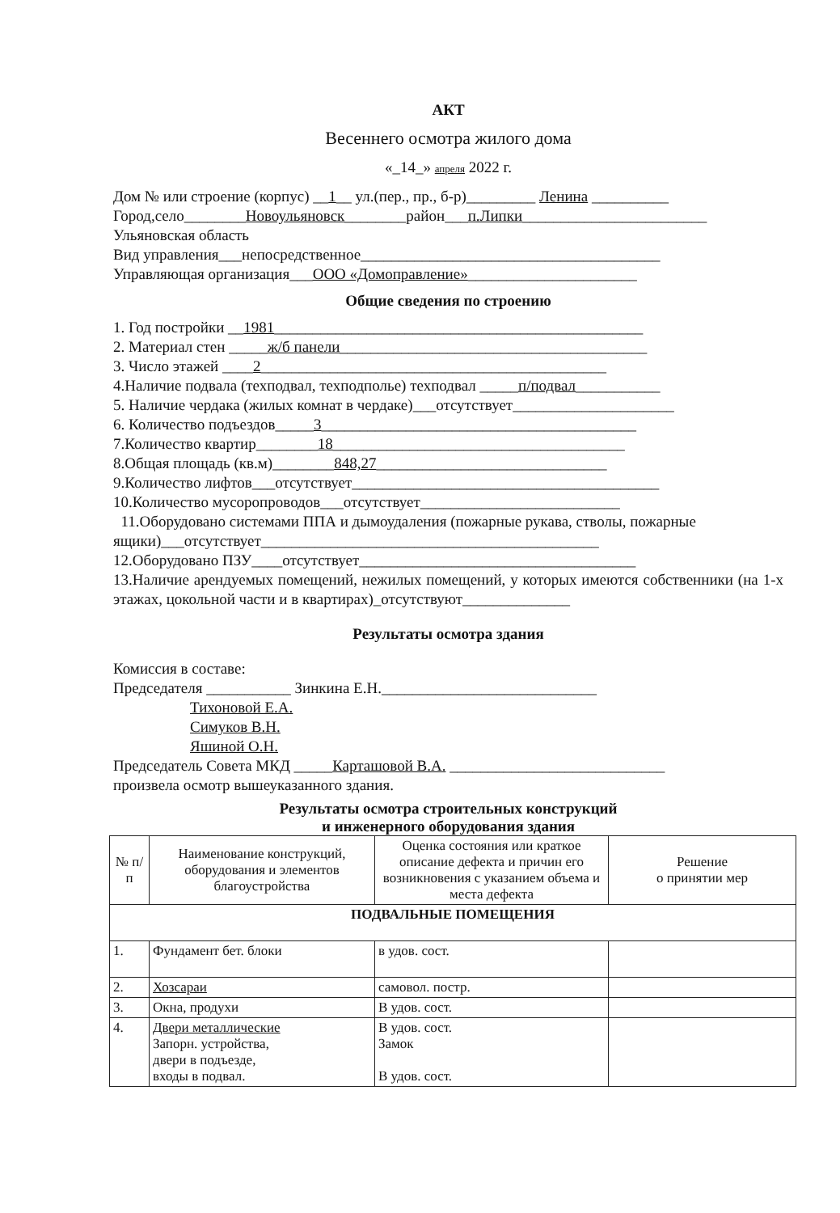АКТ
Весеннего осмотра жилого дома
«_14_» апреля 2022 г.
Дом № или строение (корпус) __1__ ул.(пер., пр., б-р)_________ Ленина __________
Город,село________Новоульяновск________район___п.Липки________________________
Ульяновская область
Вид управления___непосредственное_______________________________________
Управляющая организация___ООО «Домоправление»______________________
Общие сведения по строению
1. Год постройки __1981________________________________________________
2. Материал стен _____ж/б панели________________________________________
3. Число этажей ____2_____________________________________________
4.Наличие подвала (техподвал, техподполье) техподвал _____п/подвал___________
5. Наличие чердака (жилых комнат в чердаке)___отсутствует_____________________
6. Количество подъездов_____3_________________________________________
7.Количество квартир________18______________________________________
8.Общая площадь (кв.м)________848,27______________________________
9.Количество лифтов___отсутствует________________________________________
10.Количество мусоропроводов___отсутствует__________________________
11.Оборудовано системами ППА и дымоудаления (пожарные рукава, стволы, пожарные ящики)___отсутствует____________________________________________
12.Оборудовано ПЗУ____отсутствует____________________________________
13.Наличие арендуемых помещений, нежилых помещений, у которых имеются собственники (на 1-х этажах, цокольной части и в квартирах)_отсутствуют______________
Результаты осмотра здания
Комиссия в составе:
Председателя ___________ Зинкина Е.Н.____________________________
Тихоновой Е.А.
Симуков В.Н.
Яшиной О.Н.
Председатель Совета МКД _____Карташовой В.А. ____________________________
произвела осмотр вышеуказанного здания.
Результаты осмотра строительных конструкций
и инженерного оборудования здания
| № п/п | Наименование конструкций, оборудования и элементов благоустройства | Оценка состояния или краткое описание дефекта и причин его возникновения с указанием объема и места дефекта | Решение о принятии мер |
| --- | --- | --- | --- |
| ПОДВАЛЬНЫЕ ПОМЕЩЕНИЯ | | | |
| 1. | Фундамент бет. блоки | в удов. сост. | |
| 2. | Хозсараи | самовол. постр. | |
| 3. | Окна, продухи | В удов. сост. | |
| 4. | Двери металлические Запорн. устройства, двери в подъезде, входы в подвал. | В удов. сост. Замок В удов. сост. | |